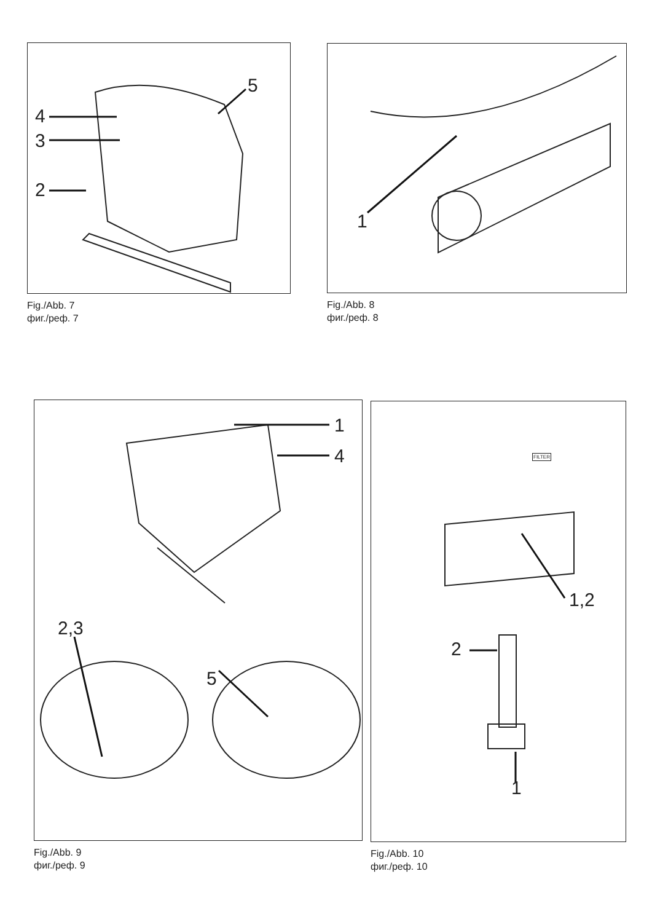4
3
2
5
Fig./Abb. 7
фиг./реф. 7
1
Fig./Abb. 8
фиг./реф. 8
1
4
2,3
5
Fig./Abb. 9
фиг./реф. 9
FILTER
1,2
2
1
Fig./Abb. 10
фиг./реф. 10